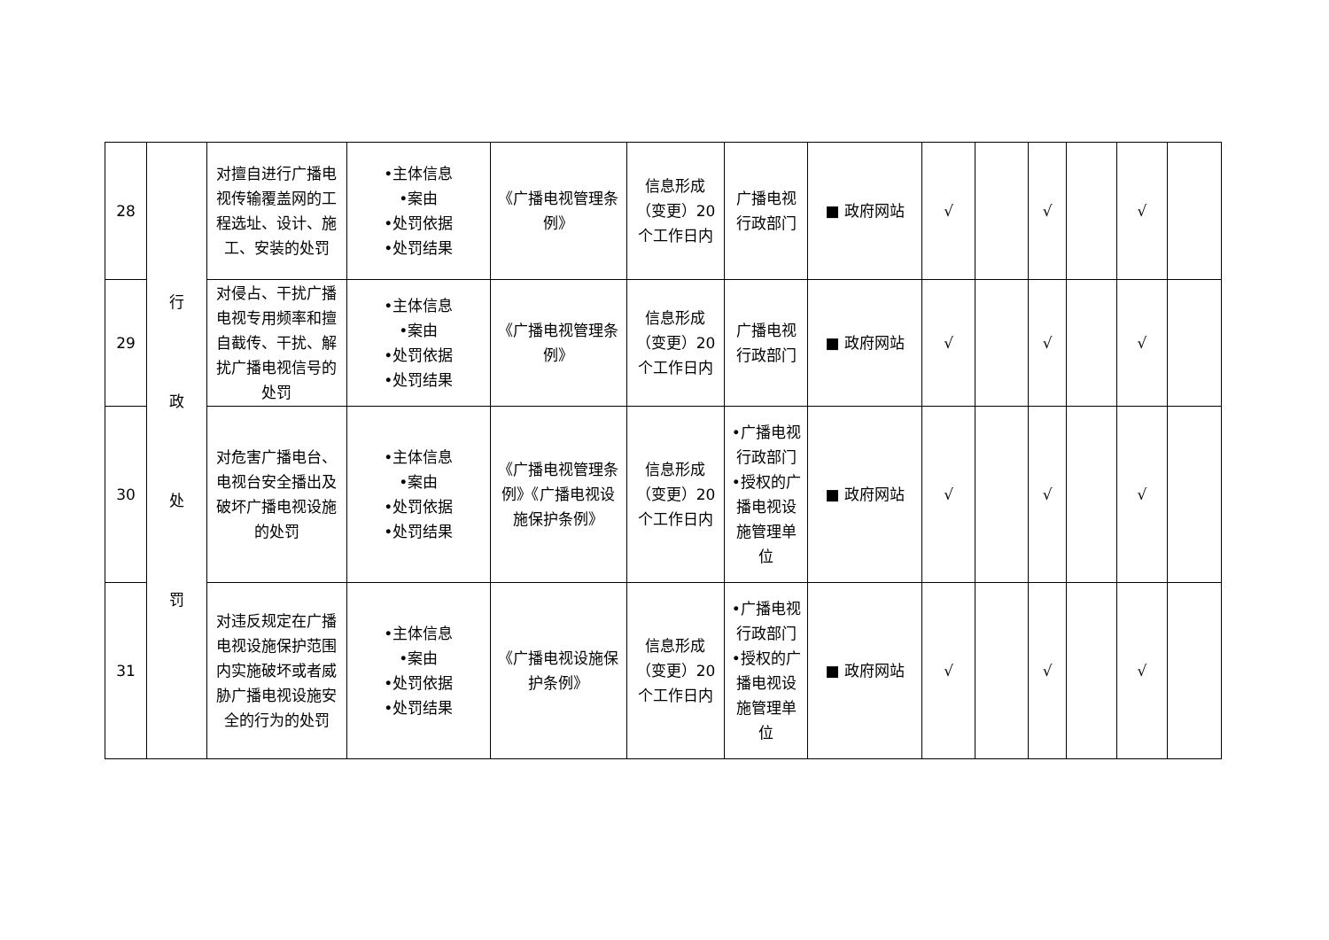| 28 | 行 政 处 罚 | 对擅自进行广播电视传输覆盖网的工程选址、设计、施工、安装的处罚 | •主体信息 •案由 •处罚依据 •处罚结果 | 《广播电视管理条例》 | 信息形成（变更）20个工作日内 | 广播电视行政部门 | ■ 政府网站 | √ | | √ | | √ | |
| 29 | | 对侵占、干扰广播电视专用频率和擅自截传、干扰、解扰广播电视信号的处罚 | •主体信息 •案由 •处罚依据 •处罚结果 | 《广播电视管理条例》 | 信息形成（变更）20个工作日内 | 广播电视行政部门 | ■ 政府网站 | √ | | √ | | √ | |
| 30 | | 对危害广播电台、电视台安全播出及破坏广播电视设施的处罚 | •主体信息 •案由 •处罚依据 •处罚结果 | 《广播电视管理条例》《广播电视设施保护条例》 | 信息形成（变更）20个工作日内 | •广播电视行政部门 •授权的广播电视设施管理单位 | ■ 政府网站 | √ | | √ | | √ | |
| 31 | | 对违反规定在广播电视设施保护范围内实施破坏或者威胁广播电视设施安全的行为的处罚 | •主体信息 •案由 •处罚依据 •处罚结果 | 《广播电视设施保护条例》 | 信息形成（变更）20个工作日内 | •广播电视行政部门 •授权的广播电视设施管理单位 | ■ 政府网站 | √ | | √ | | √ | |